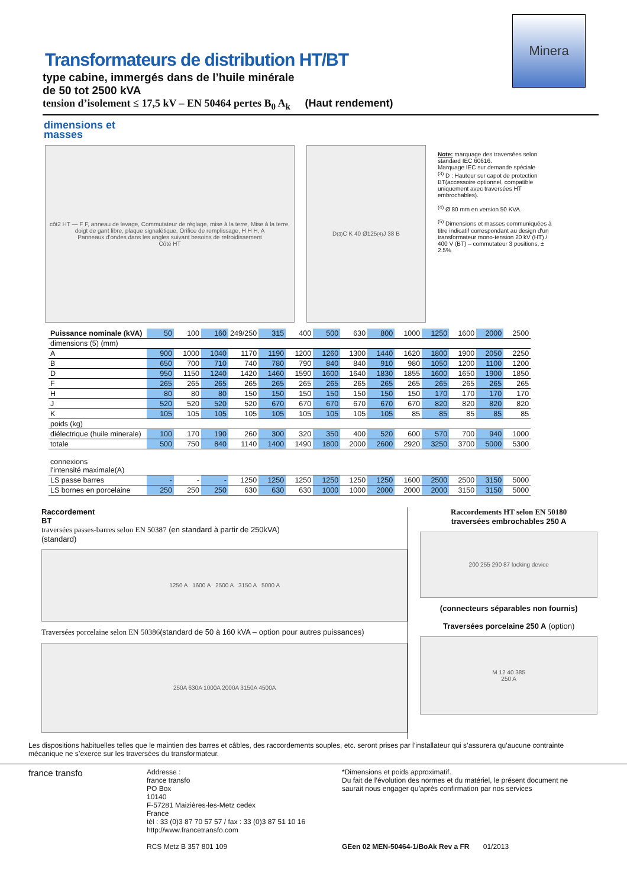Minera
Transformateurs de distribution HT/BT
type cabine, immergés dans de l’huile minérale
de 50 tot 2500 kVA
tension d’isolement ≤ 17,5 kV – EN 50464 pertes B<sub>0</sub> A<sub>k</sub> (Haut rendement)
dimensions et
masses
côt2 HT — F F, anneau de levage, Commutateur de réglage, mise à la terre, Mise à la terre, doigt de gant libre, plaque signalétique, Orifice de remplissage, H H H, A
Panneaux d'ondes dans les angles suivant besoins de refroidissement
Côté HT
D<sup>(3)</sup> C K 40 Ø125<sup>(4)</sup> J 38 B
Note: marquage des traversées selon standard IEC 60616.
Marquage IEC sur demande spéciale
<sup>(3)</sup> D : Hauteur sur capot de protection BT(accessoire optionnel, compatible uniquement avec traversées HT embrochables).
<sup>(4)</sup> Ø 80 mm en version 50 KVA.
<sup>(5)</sup> Dimensions et masses communiquées à titre indicatif correspondant au design d'un transformateur mono-tension 20 kV (HT) / 400 V (BT) – commutateur 3 positions, ± 2.5%
| Puissance nominale (kVA) | 50 | 100 | 160 | 249/250 | 315 | 400 | 500 | 630 | 800 | 1000 | 1250 | 1600 | 2000 | 2500 |
| dimensions (5) (mm) | | | | | | | | | | | | | | |
| A | 900 | 1000 | 1040 | 1170 | 1190 | 1200 | 1260 | 1300 | 1440 | 1620 | 1800 | 1900 | 2050 | 2250 |
| B | 650 | 700 | 710 | 740 | 780 | 790 | 840 | 840 | 910 | 980 | 1050 | 1200 | 1100 | 1200 |
| D | 950 | 1150 | 1240 | 1420 | 1460 | 1590 | 1600 | 1640 | 1830 | 1855 | 1600 | 1650 | 1900 | 1850 |
| F | 265 | 265 | 265 | 265 | 265 | 265 | 265 | 265 | 265 | 265 | 265 | 265 | 265 | 265 |
| H | 80 | 80 | 80 | 150 | 150 | 150 | 150 | 150 | 150 | 150 | 170 | 170 | 170 | 170 |
| J | 520 | 520 | 520 | 520 | 670 | 670 | 670 | 670 | 670 | 670 | 820 | 820 | 820 | 820 |
| K | 105 | 105 | 105 | 105 | 105 | 105 | 105 | 105 | 105 | 85 | 85 | 85 | 85 | 85 |
| poids (kg) | | | | | | | | | | | | | | |
| diélectrique (huile minerale) | 100 | 170 | 190 | 260 | 300 | 320 | 350 | 400 | 520 | 600 | 570 | 700 | 940 | 1000 |
| totale | 500 | 750 | 840 | 1140 | 1400 | 1490 | 1800 | 2000 | 2600 | 2920 | 3250 | 3700 | 5000 | 5300 |
| connexions l'intensité maximale(A) | | | | | | | | | | | | | | |
| LS passe barres | - | - | - | 1250 | 1250 | 1250 | 1250 | 1250 | 1250 | 1600 | 2500 | 2500 | 3150 | 5000 |
| LS bornes en porcelaine | 250 | 250 | 250 | 630 | 630 | 630 | 1000 | 1000 | 2000 | 2000 | 2000 | 3150 | 3150 | 5000 |
Raccordement
BT
traversées passes-barres selon EN 50387 (en standard à partir de 250kVA)
(standard)
1250 A 1600 A 2500 A 3150 A 5000 A
Traversées porcelaine selon EN 50386(standard de 50 à 160 kVA – option pour autres puissances)
250A 630A 1000A 2000A 3150A 4500A
Raccordements HT selon EN 50180
traversées embrochables 250 A
200 255 290 87 locking device
(connecteurs séparables non fournis)
Traversées porcelaine 250 A (option)
M 12 40 385
250 A
Les dispositions habituelles telles que le maintien des barres et câbles, des raccordements souples, etc. seront prises par l’installateur qui s’assurera qu’aucune contrainte mécanique ne s’exerce sur les traversées du transformateur.
france transfo
Addresse :
france transfo
PO Box
10140
F-57281 Maizières-les-Metz cedex
France
tél : 33 (0)3 87 70 57 57 / fax : 33 (0)3 87 51 10 16
http://www.francetransfo.com
RCS Metz B 357 801 109
*Dimensions et poids approximatif.
Du fait de l’évolution des normes et du matériel, le présent document ne saurait nous engager qu’après confirmation par nos services
GEen 02 MEN-50464-1/BoAk Rev a FR 01/2013